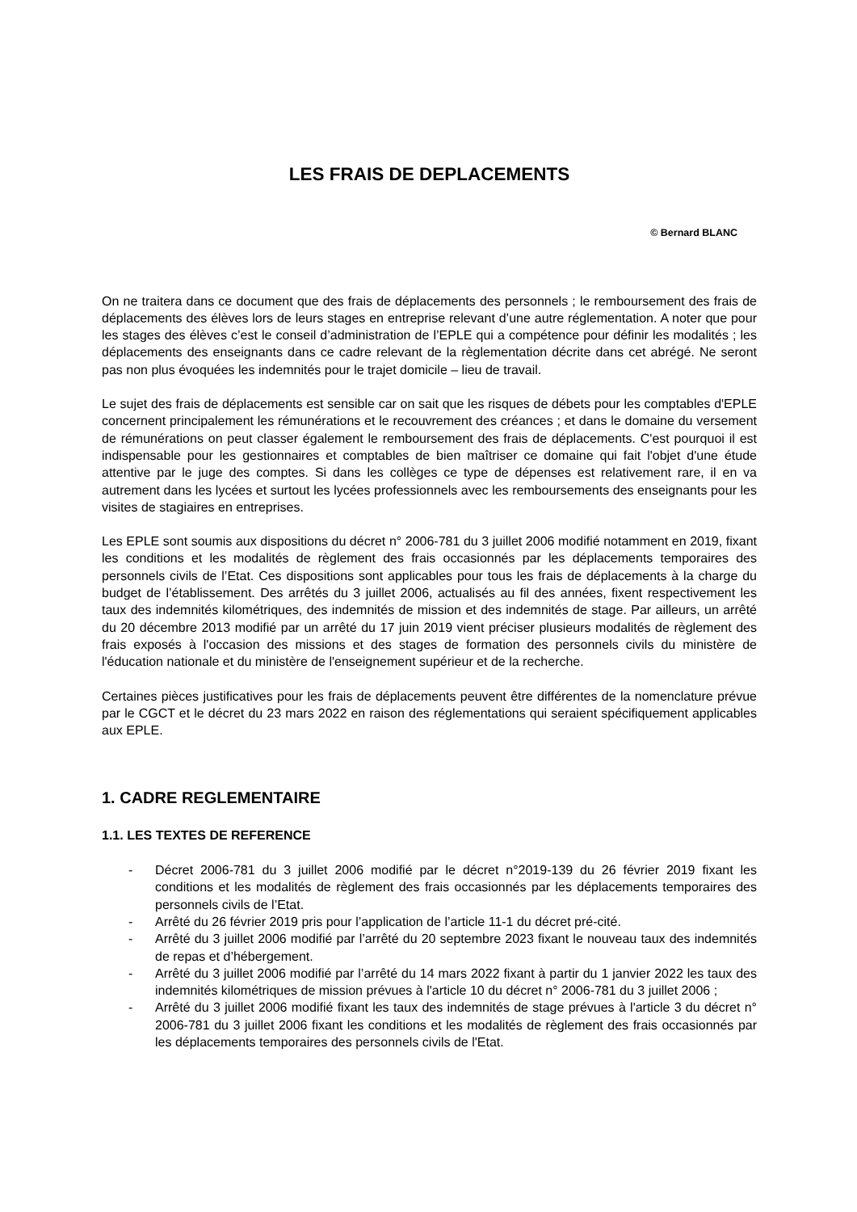LES FRAIS DE DEPLACEMENTS
© Bernard BLANC
On ne traitera dans ce document que des frais de déplacements des personnels ; le remboursement des frais de déplacements des élèves lors de leurs stages en entreprise relevant d’une autre réglementation. A noter que pour les stages des élèves c’est le conseil d’administration de l’EPLE qui a compétence pour définir les modalités ; les déplacements des enseignants dans ce cadre relevant de la règlementation décrite dans cet abrégé. Ne seront pas non plus évoquées les indemnités pour le trajet domicile – lieu de travail.
Le sujet des frais de déplacements est sensible car on sait que les risques de débets pour les comptables d'EPLE concernent principalement les rémunérations et le recouvrement des créances ; et dans le domaine du versement de rémunérations on peut classer également le remboursement des frais de déplacements. C'est pourquoi il est indispensable pour les gestionnaires et comptables de bien maîtriser ce domaine qui fait l'objet d'une étude attentive par le juge des comptes. Si dans les collèges ce type de dépenses est relativement rare, il en va autrement dans les lycées et surtout les lycées professionnels avec les remboursements des enseignants pour les visites de stagiaires en entreprises.
Les EPLE sont soumis aux dispositions du décret n° 2006-781 du 3 juillet 2006 modifié notamment en 2019, fixant les conditions et les modalités de règlement des frais occasionnés par les déplacements temporaires des personnels civils de l’Etat. Ces dispositions sont applicables pour tous les frais de déplacements à la charge du budget de l’établissement. Des arrêtés du 3 juillet 2006, actualisés au fil des années, fixent respectivement les taux des indemnités kilométriques, des indemnités de mission et des indemnités de stage. Par ailleurs, un arrêté du 20 décembre 2013 modifié par un arrêté du 17 juin 2019 vient préciser plusieurs modalités de règlement des frais exposés à l'occasion des missions et des stages de formation des personnels civils du ministère de l'éducation nationale et du ministère de l'enseignement supérieur et de la recherche.
Certaines pièces justificatives pour les frais de déplacements peuvent être différentes de la nomenclature prévue par le CGCT et le décret du 23 mars 2022 en raison des réglementations qui seraient spécifiquement applicables aux EPLE.
1. CADRE REGLEMENTAIRE
1.1. LES TEXTES DE REFERENCE
- Décret 2006-781 du 3 juillet 2006 modifié par le décret n°2019-139 du 26 février 2019 fixant les conditions et les modalités de règlement des frais occasionnés par les déplacements temporaires des personnels civils de l’Etat.
- Arrêté du 26 février 2019 pris pour l’application de l’article 11-1 du décret pré-cité.
- Arrêté du 3 juillet 2006 modifié par l’arrêté du 20 septembre 2023 fixant le nouveau taux des indemnités de repas et d’hébergement.
- Arrêté du 3 juillet 2006 modifié par l’arrêté du 14 mars 2022 fixant à partir du 1 janvier 2022 les taux des indemnités kilométriques de mission prévues à l'article 10 du décret n° 2006-781 du 3 juillet 2006 ;
- Arrêté du 3 juillet 2006 modifié fixant les taux des indemnités de stage prévues à l'article 3 du décret n° 2006-781 du 3 juillet 2006 fixant les conditions et les modalités de règlement des frais occasionnés par les déplacements temporaires des personnels civils de l'Etat.